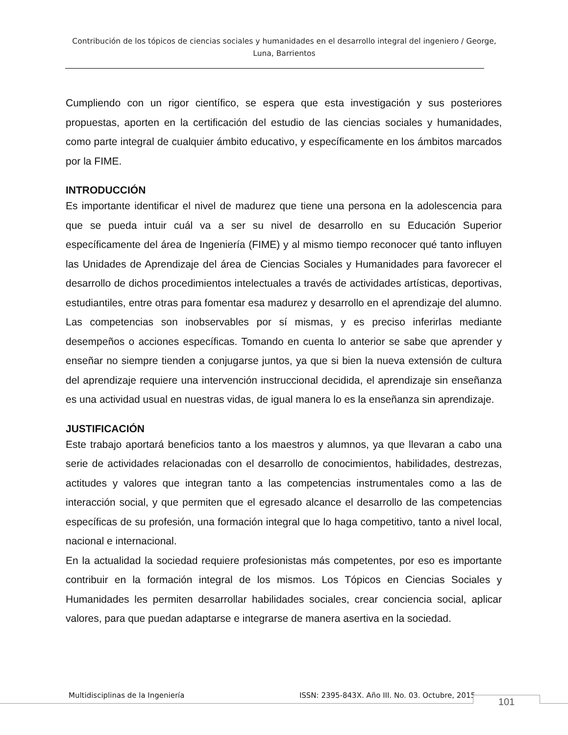Contribución de los tópicos de ciencias sociales y humanidades en el desarrollo integral del ingeniero / George, Luna, Barrientos
Cumpliendo con un rigor científico, se espera que esta investigación y sus posteriores propuestas, aporten en la certificación del estudio de las ciencias sociales y humanidades, como parte integral de cualquier ámbito educativo, y específicamente en los ámbitos marcados por la FIME.
INTRODUCCIÓN
Es importante identificar el nivel de madurez que tiene una persona en la adolescencia para que se pueda intuir cuál va a ser su nivel de desarrollo en su Educación Superior específicamente del área de Ingeniería (FIME) y al mismo tiempo reconocer qué tanto influyen las Unidades de Aprendizaje del área de Ciencias Sociales y Humanidades para favorecer el desarrollo de dichos procedimientos intelectuales a través de actividades artísticas, deportivas, estudiantiles, entre otras para fomentar esa madurez y desarrollo en el aprendizaje del alumno. Las competencias son inobservables por sí mismas, y es preciso inferirlas mediante desempeños o acciones específicas. Tomando en cuenta lo anterior se sabe que aprender y enseñar no siempre tienden a conjugarse juntos, ya que si bien la nueva extensión de cultura del aprendizaje requiere una intervención instruccional decidida, el aprendizaje sin enseñanza es una actividad usual en nuestras vidas, de igual manera lo es la enseñanza sin aprendizaje.
JUSTIFICACIÓN
Este trabajo aportará beneficios tanto a los maestros y alumnos, ya que llevaran a cabo una serie de actividades relacionadas con el desarrollo de conocimientos, habilidades, destrezas, actitudes y valores que integran tanto a las competencias instrumentales como a las de interacción social, y que permiten que el egresado alcance el desarrollo de las competencias específicas de su profesión, una formación integral que lo haga competitivo, tanto a nivel local, nacional e internacional.
En la actualidad la sociedad requiere profesionistas más competentes, por eso es importante contribuir en la formación integral de los mismos. Los Tópicos en Ciencias Sociales y Humanidades les permiten desarrollar habilidades sociales, crear conciencia social, aplicar valores, para que puedan adaptarse e integrarse de manera asertiva en la sociedad.
Multidisciplinas de la Ingeniería ISSN: 2395-843X. Año III. No. 03. Octubre, 2015 101